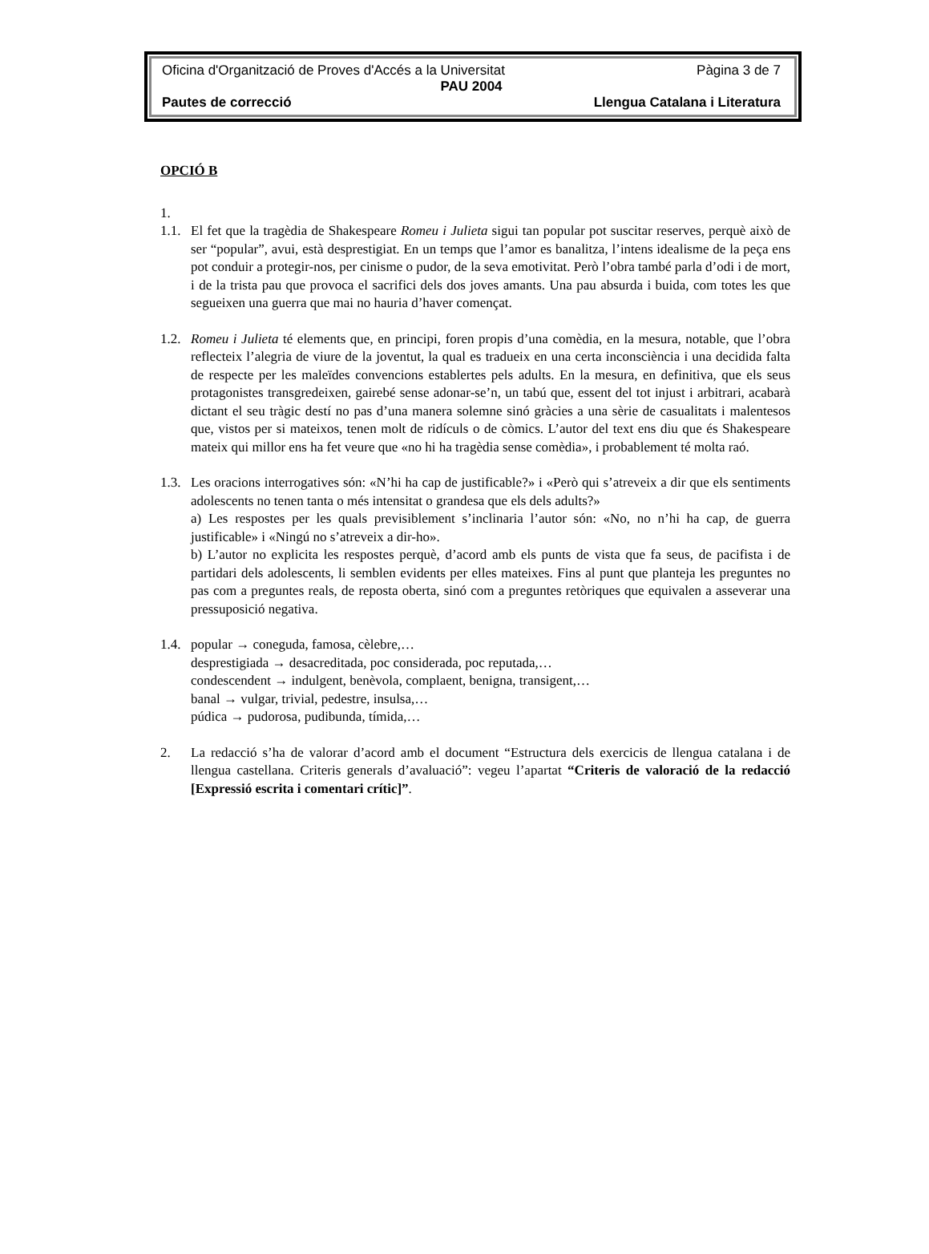Oficina d'Organització de Proves d'Accés a la Universitat Pàgina 3 de 7
PAU 2004
Pautes de correcció Llengua Catalana i Literatura
OPCIÓ B
1.
1.1.
El fet que la tragèdia de Shakespeare Romeu i Julieta sigui tan popular pot suscitar reserves, perquè això de ser “popular”, avui, està desprestigiat. En un temps que l’amor es banalitza, l’intens idealisme de la peça ens pot conduir a protegir-nos, per cinisme o pudor, de la seva emotivitat. Però l’obra també parla d’odi i de mort, i de la trista pau que provoca el sacrifici dels dos joves amants. Una pau absurda i buida, com totes les que segueixen una guerra que mai no hauria d’haver començat.
1.2.
Romeu i Julieta té elements que, en principi, foren propis d’una comèdia, en la mesura, notable, que l’obra reflecteix l’alegria de viure de la joventut, la qual es tradueix en una certa inconsciència i una decidida falta de respecte per les maleïdes convencions establertes pels adults. En la mesura, en definitiva, que els seus protagonistes transgredeixen, gairebé sense adonar-se’n, un tabú que, essent del tot injust i arbitrari, acabarà dictant el seu tràgic destí no pas d’una manera solemne sinó gràcies a una sèrie de casualitats i malentesos que, vistos per si mateixos, tenen molt de ridículs o de còmics. L’autor del text ens diu que és Shakespeare mateix qui millor ens ha fet veure que «no hi ha tragèdia sense comèdia», i probablement té molta raó.
1.3.
Les oracions interrogatives són: «N’hi ha cap de justificable?» i «Però qui s’atreveix a dir que els sentiments adolescents no tenen tanta o més intensitat o grandesa que els dels adults?»
a) Les respostes per les quals previsiblement s’inclinaria l’autor són: «No, no n’hi ha cap, de guerra justificable» i «Ningú no s’atreveix a dir-ho».
b) L’autor no explicita les respostes perquè, d’acord amb els punts de vista que fa seus, de pacifista i de partidari dels adolescents, li semblen evidents per elles mateixes. Fins al punt que planteja les preguntes no pas com a preguntes reals, de reposta oberta, sinó com a preguntes retòriques que equivalen a asseverar una pressuposició negativa.
1.4.
popular → coneguda, famosa, cèlebre,…
desprestigiada → desacreditada, poc considerada, poc reputada,…
condescendent → indulgent, benèvola, complaent, benigna, transigent,…
banal → vulgar, trivial, pedestre, insulsa,…
púdica → pudorosa, pudibunda, tímida,…
2. La redacció s’ha de valorar d’acord amb el document “Estructura dels exercicis de llengua catalana i de llengua castellana. Criteris generals d’avaluació”: vegeu l’apartat “Criteris de valoració de la redacció [Expressió escrita i comentari crític]”.